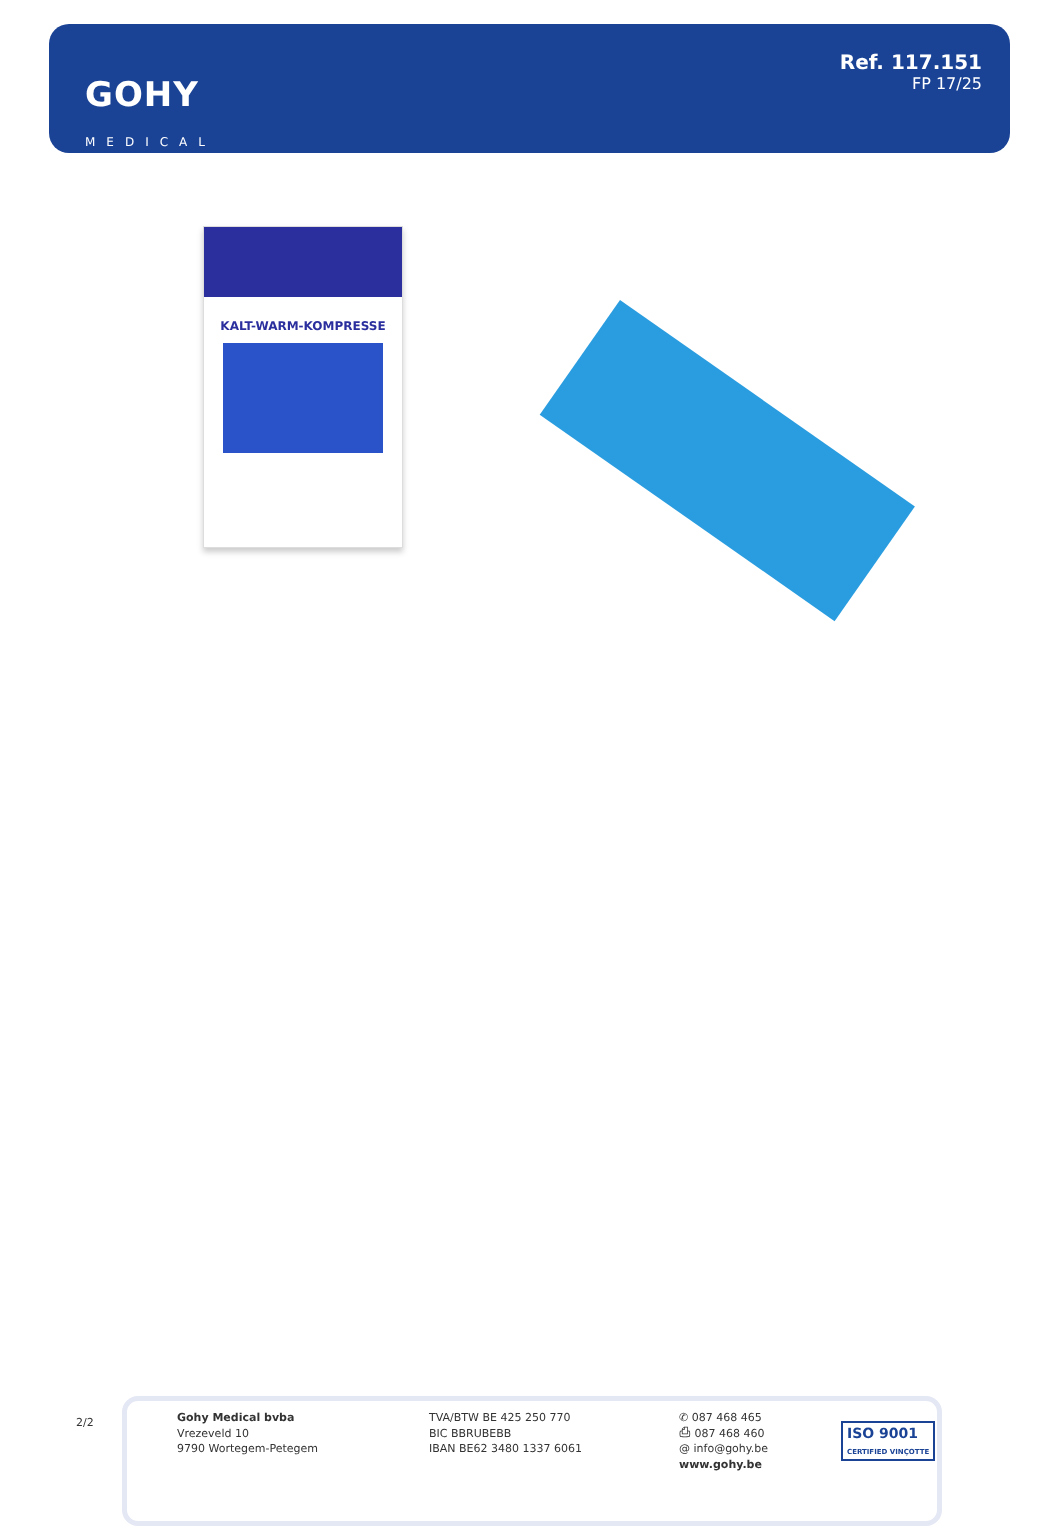GOHY
MEDICAL
Ref. 117.151
FP 17/25
KALT-WARM-KOMPRESSE
2/2
Gohy Medical bvba
Vrezeveld 10
9790 Wortegem-Petegem
TVA/BTW BE 425 250 770
BIC BBRUBEBB
IBAN BE62 3480 1337 6061
✆ 087 468 465
⎙ 087 468 460
@ info@gohy.be
www.gohy.be
ISO 9001
CERTIFIED VINÇOTTE